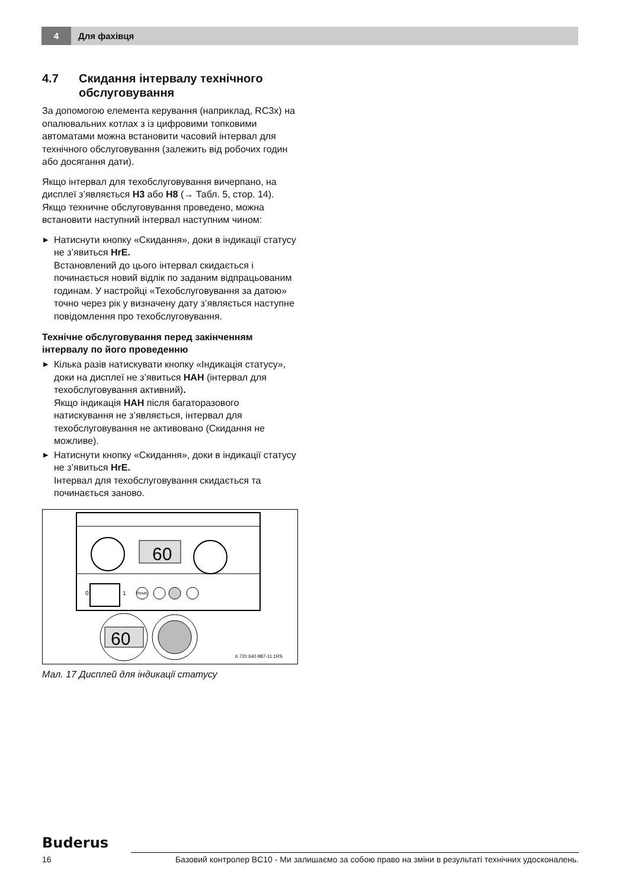4
Для фахівця
4.7 Скидання інтервалу технічного обслуговування
За допомогою елемента керування (наприклад, RC3x) на опалювальних котлах з із цифровими топковими автоматами можна встановити часовий інтервал для технічного обслуговування (залежить від робочих годин або досягання дати).
Якщо інтервал для техобслуговування вичерпано, на дисплеї з’являється H3 або H8 (→ Табл. 5, стор. 14). Якщо техничне обслуговування проведено, можна встановити наступний інтервал наступним чином:
▶ Натиснути кнопку «Скидання», доки в індикації статусу не з’явиться HrE.
Встановлений до цього інтервал скидається і починається новий відлік по заданим відпрацьованим годинам. У настройці «Техобслуговування за датою» точно через рік у визначену дату з’являється наступне повідомлення про техобслуговування.
Технічне обслуговування перед закінченням інтервалу по його проведенню
▶ Кілька разів натискувати кнопку «Індикація статусу», доки на дисплеї не з’явиться HAH (інтервал для техобслуговування активний).
Якщо індикація HAH після багаторазового натискування не з’являється, інтервал для техобслуговування не активовано (Скидання не можливе).
▶ Натиснути кнопку «Скидання», доки в індикації статусу не з’явиться HrE.
Інтервал для техобслуговування скидається та починається заново.
60
0
1
Reset
60
6 720 640 987-11.1RS
Мал. 17 Дисплей для індикації статусу
Buderus
16 Базовий контролер BC10 - Ми залишаємо за собою право на зміни в результаті технічних удосконалень.